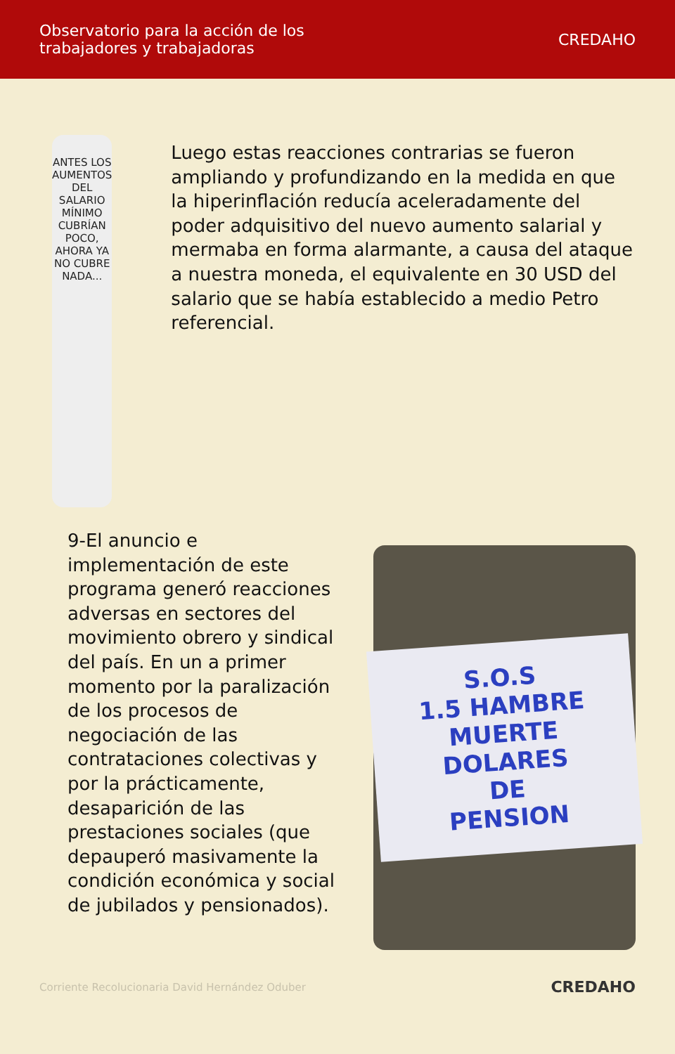Observatorio para la acción de los
trabajadores y trabajadoras
CREDAHO
ANTES LOS AUMENTOS DEL SALARIO
MÍNIMO CUBRÍAN POCO, AHORA YA
NO CUBRE NADA...
Luego estas reacciones contrarias se fueron ampliando y profundizando en la medida en que la hiperinflación reducía aceleradamente del poder adquisitivo del nuevo aumento salarial y mermaba en forma alarmante, a causa del ataque a nuestra moneda, el equivalente en 30 USD del salario que se había establecido a medio Petro referencial.
9-El anuncio e implementación de este programa generó reacciones adversas en sectores del movimiento obrero y sindical del país. En un a primer momento por la paralización de los procesos de negociación de las contrataciones colectivas y por la prácticamente, desaparición de las prestaciones sociales (que depauperó masivamente la condición económica y social de jubilados y pensionados).
S.O.S
1.5 HAMBRE MUERTE
DOLARES
DE
PENSION
Corriente Recolucionaria David Hernández Oduber CREDAHO